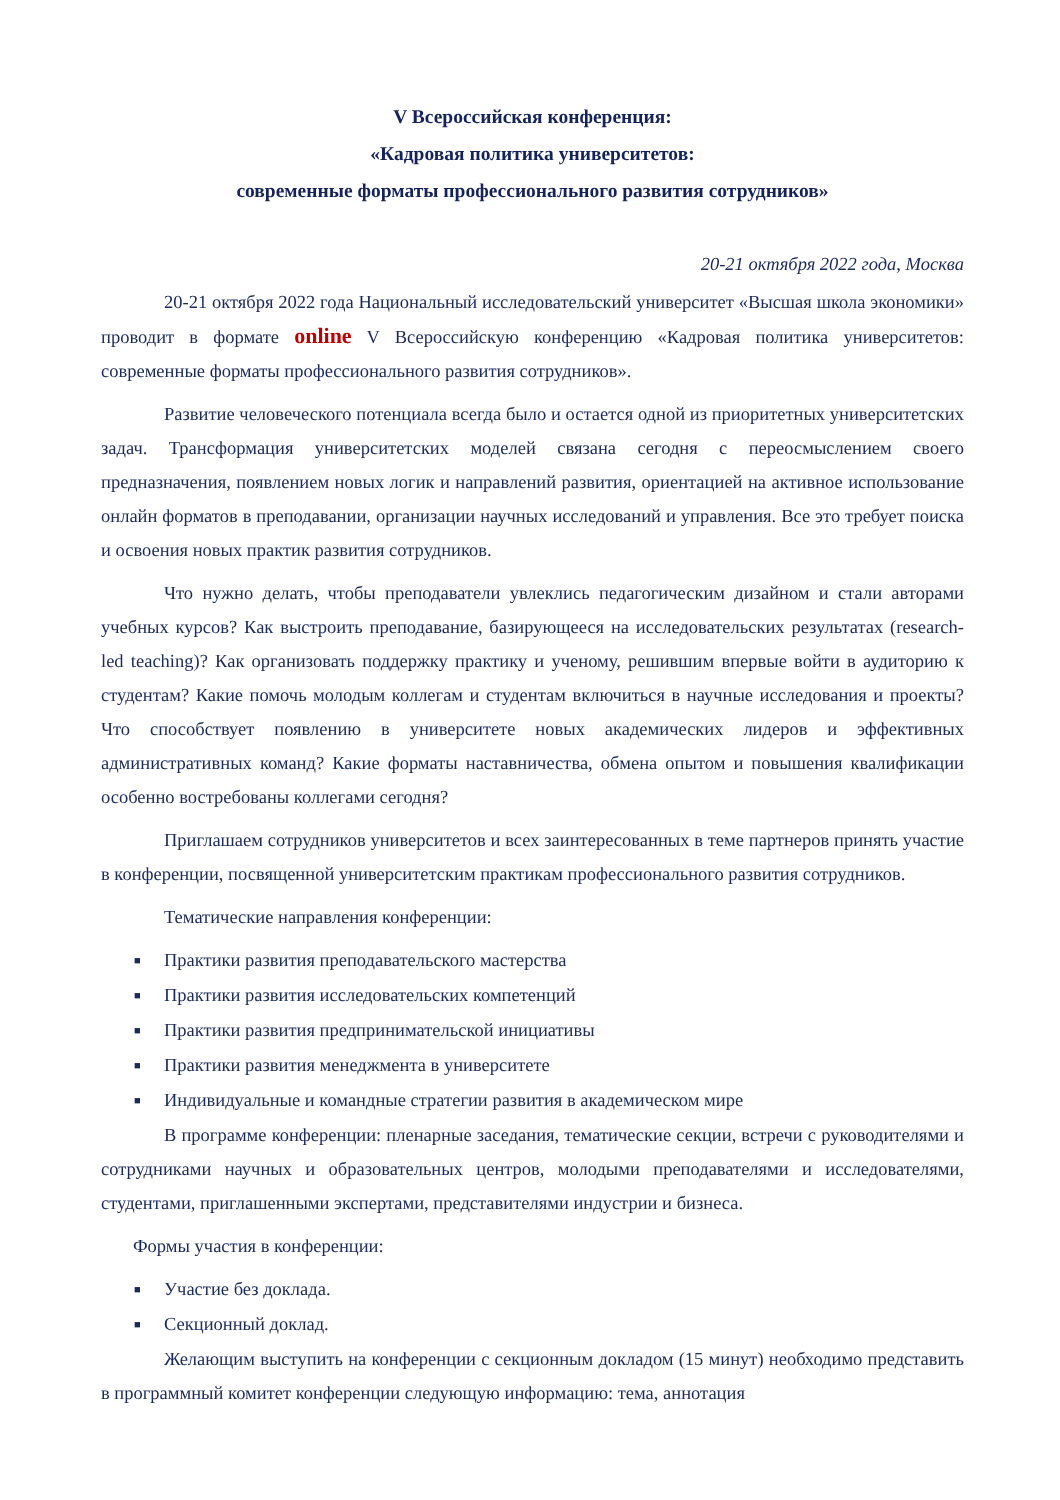V Всероссийская конференция:
«Кадровая политика университетов:
современные форматы профессионального развития сотрудников»
20-21 октября 2022 года, Москва
20-21 октября 2022 года Национальный исследовательский университет «Высшая школа экономики» проводит в формате online V Всероссийскую конференцию «Кадровая политика университетов: современные форматы профессионального развития сотрудников».
Развитие человеческого потенциала всегда было и остается одной из приоритетных университетских задач. Трансформация университетских моделей связана сегодня с переосмыслением своего предназначения, появлением новых логик и направлений развития, ориентацией на активное использование онлайн форматов в преподавании, организации научных исследований и управления. Все это требует поиска и освоения новых практик развития сотрудников.
Что нужно делать, чтобы преподаватели увлеклись педагогическим дизайном и стали авторами учебных курсов? Как выстроить преподавание, базирующееся на исследовательских результатах (research-led teaching)? Как организовать поддержку практику и ученому, решившим впервые войти в аудиторию к студентам? Какие помочь молодым коллегам и студентам включиться в научные исследования и проекты? Что способствует появлению в университете новых академических лидеров и эффективных административных команд? Какие форматы наставничества, обмена опытом и повышения квалификации особенно востребованы коллегами сегодня?
Приглашаем сотрудников университетов и всех заинтересованных в теме партнеров принять участие в конференции, посвященной университетским практикам профессионального развития сотрудников.
Тематические направления конференции:
■ Практики развития преподавательского мастерства
■ Практики развития исследовательских компетенций
■ Практики развития предпринимательской инициативы
■ Практики развития менеджмента в университете
■ Индивидуальные и командные стратегии развития в академическом мире
В программе конференции: пленарные заседания, тематические секции, встречи с руководителями и сотрудниками научных и образовательных центров, молодыми преподавателями и исследователями, студентами, приглашенными экспертами, представителями индустрии и бизнеса.
Формы участия в конференции:
■ Участие без доклада.
■ Секционный доклад.
Желающим выступить на конференции с секционным докладом (15 минут) необходимо представить в программный комитет конференции следующую информацию: тема, аннотация